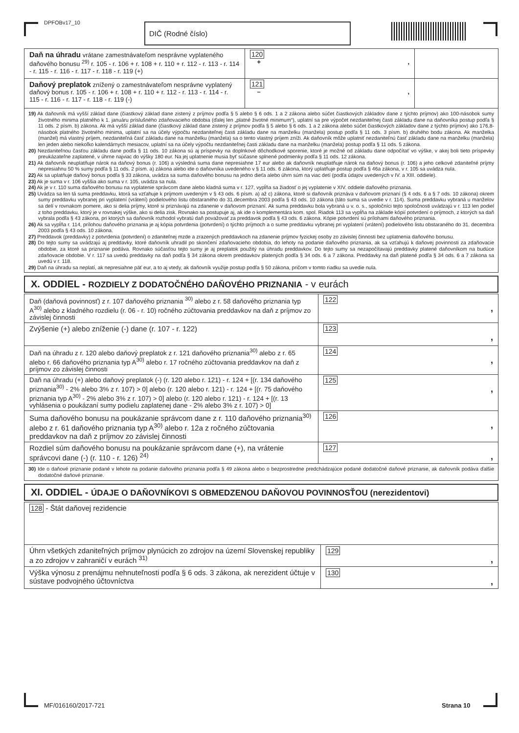DPFOBv17_10 DIČ (Rodné číslo)
| Daň na úhradu vrátane zamestnávateľom nesprávne vyplateného daňového bonusu <sup>29)</sup> r. 105 - r. 106 + r. 108 + r. 110 + r. 112 - r. 113 - r. 114 - r. 115 - r. 116 - r. 117 - r. 118 - r. 119 (+) | 120 + , | |
| Daňový preplatok znížený o zamestnávateľom nesprávne vyplatený daňový bonus r. 105 - r. 106 + r. 108 + r. 110 + r. 112 - r. 113 - r. 114 - r. 115 - r. 116 - r. 117 - r. 118 - r. 119 (-) | 121 – , | |
| 19) Ak daňovník má vyšší základ dane (čiastkový základ dane zistený z príjmov podľa § 5 alebo § 6 ods. 1 a 2 zákona alebo súčet čiastkových základov dane z týchto príjmov) ako 100-násobok sumy životného minima platného k 1. januáru príslušného zdaňovacieho obdobia (ďalej len „platné životné minimum“), uplatní sa pre výpočet nezdaniteľnej časti základu dane na daňovníka postup podľa § 11 ods. 2 písm. b) zákona. Ak má vyšší základ dane (čiastkový základ dane zistený z príjmov podľa § 5 alebo § 6 ods. 1 a 2 zákona alebo súčet čiastkových základov dane z týchto príjmov) ako 176,8-násobok platného životného minima, uplatní sa na účely výpočtu nezdaniteľnej časti základu dane na manželku (manžela) postup podľa § 11 ods. 3 písm. b) druhého bodu zákona. Ak manželka (manžel) má vlastný príjem, nezdaniteľná časť základu dane na manželku (manžela) sa o tento vlastný príjem zníži. Ak daňovník môže uplatniť nezdaniteľnú časť základu dane na manželku (manžela) len jeden alebo niekoľko kalendárnych mesiacov, uplatní sa na účely výpočtu nezdaniteľnej časti základu dane na manželku (manžela) postup podľa § 11 ods. 5 zákona. 20) Nezdaniteľnou časťou základu dane podľa § 11 ods. 10 zákona sú aj príspevky na doplnkové dôchodkové sporenie, ktoré je možné od základu dane odpočítať vo výške, v akej boli tieto príspevky preukázateľne zaplatené, v úhrne najviac do výšky 180 eur. Na jej uplatnenie musia byť súčasne splnené podmienky podľa § 11 ods. 12 zákona. 21) Ak daňovník neuplatňuje nárok na daňový bonus (r. 106) a výsledná suma dane nepresiahne 17 eur alebo ak daňovník neuplatňuje nárok na daňový bonus (r. 106) a jeho celkové zdaniteľné príjmy nepresiahnu 50 % sumy podľa § 11 ods. 2 písm. a) zákona alebo ide o daňovníka uvedeného v § 11 ods. 6 zákona, ktorý uplatňuje postup podľa § 46a zákona, v r. 105 sa uvádza nula. 22) Ak sa uplatňuje daňový bonus podľa § 33 zákona, uvádza sa suma daňového bonusu na jedno dieťa alebo úhrn súm na viac detí (podľa údajov uvedených v IV. a XIII. oddiele). 23) Ak je suma v r. 106 vyššia ako suma v r. 105, uvádza sa nula. 24) Ak je v r. 110 suma daňového bonusu na vyplatenie správcom dane alebo kladná suma v r. 127, vypĺňa sa žiadosť o jej vyplatenie v XIV. oddiele daňového priznania. 25) Uvádza sa len tá suma preddavku, ktorá sa vzťahuje k príjmom uvedeným v § 43 ods. 6 písm. a) až c) zákona, ktoré si daňovník priznáva v daňovom priznaní (§ 4 ods. 6 a § 7 ods. 10 zákona) okrem sumy preddavku vybranej pri vyplatení (vrátení) podielového listu obstaraného do 31.decembra 2003 podľa § 43 ods. 10 zákona (táto suma sa uvedie v r. 114). Suma preddavku vybraná u manželov sa delí v rovnakom pomere, ako si delia príjmy, ktoré si priznávajú na zdanenie v daňovom priznaní. Ak suma preddavku bola vybraná u v. o. s., spoločníci tejto spoločnosti uvádzajú v r. 113 len podiel z toho preddavku, ktorý je v rovnakej výške, ako si delia zisk. Rovnako sa postupuje aj, ak ide o komplementára kom. spol. Riadok 113 sa vypĺňa na základe kópií potvrdení o príjmoch, z ktorých sa daň vybrala podľa § 43 zákona, pri ktorých sa daňovník rozhodol vybratú daň považovať za preddavok podľa § 43 ods. 6 zákona. Kópie potvrdení sú prílohami daňového priznania. 26) Ak sa vypĺňa r. 114, prílohou daňového priznania je aj kópia potvrdenia (potvrdení) o týchto príjmoch a o sume preddavku vybranej pri vyplatení (vrátení) podielového listu obstaraného do 31. decembra 2003 podľa § 43 ods. 10 zákona. 27) Preddavok (preddavky) z potvrdenia (potvrdení) o zdaniteľnej mzde a zrazených preddavkoch na zdanenie príjmov fyzickej osoby zo závislej činnosti bez uplatnenia daňového bonusu. 28) Do tejto sumy sa uvádzajú aj preddavky, ktoré daňovník uhradil po skončení zdaňovacieho obdobia, do lehoty na podanie daňového priznania, ak sa vzťahujú k daňovej povinnosti za zdaňovacie obdobie, za ktoré sa priznanie podáva. Rovnako súčasťou tejto sumy je aj preplatok použitý na úhradu preddavkov. Do tejto sumy sa nezapočítavajú preddavky platené daňovníkom na budúce zdaňovacie obdobie. V r. 117 sa uvedú preddavky na daň podľa § 34 zákona okrem preddavkov platených podľa § 34 ods. 6 a 7 zákona. Preddavky na daň platené podľa § 34 ods. 6 a 7 zákona sa uvedú v r. 118. 29) Daň na úhradu sa neplatí, ak nepresiahne päť eur, a to aj vtedy, ak daňovník využije postup podľa § 50 zákona, pričom v tomto riadku sa uvedie nula. | | |
X. ODDIEL - ROZDIELY Z DODATOČNÉHO DAŇOVÉHO PRIZNANIA - v eurách
| Daň (daňová povinnosť) z r. 107 daňového priznania <sup>30)</sup> alebo z r. 58 daňového priznania typ A<sup>30)</sup> alebo z kladného rozdielu (r. 06 - r. 10) ročného zúčtovania preddavkov na daň z príjmov zo závislej činnosti | 122 , |
| Zvýšenie (+) alebo zníženie (-) dane (r. 107 - r. 122) | 123 , |
| Daň na úhradu z r. 120 alebo daňový preplatok z r. 121 daňového priznania<sup>30)</sup> alebo z r. 65 alebo r. 66 daňového priznania typ A<sup>30)</sup> alebo r. 17 ročného zúčtovania preddavkov na daň z príjmov zo závislej činnosti | 124 , |
| Daň na úhradu (+) alebo daňový preplatok (-) (r. 120 alebo r. 121) - r. 124 + [(r. 134 daňového priznania<sup>30)</sup> - 2% alebo 3% z r. 107) > 0] alebo (r. 120 alebo r. 121) - r. 124 + [(r. 75 daňového priznania typ A<sup>30)</sup> - 2% alebo 3% z r. 107) > 0] alebo (r. 120 alebo r. 121) - r. 124 + [(r. 13 vyhlásenia o poukázaní sumy podielu zaplatenej dane - 2% alebo 3% z r. 107) > 0] | 125 , |
| Suma daňového bonusu na poukázanie správcom dane z r. 110 daňového priznania<sup>30)</sup> alebo z r. 61 daňového priznania typ A<sup>30)</sup> alebo r. 12a z ročného zúčtovania preddavkov na daň z príjmov zo závislej činnosti | 126 , |
| Rozdiel súm daňového bonusu na poukázanie správcom dane (+), na vrátenie správcovi dane (-) (r. 110 - r. 126) <sup>24)</sup> | 127 , |
| 30) Ide o daňové priznanie podané v lehote na podanie daňového priznania podľa § 49 zákona alebo o bezprostredne predchádzajúce podané dodatočné daňové priznanie, ak daňovník podáva ďalšie dodatočné daňové priznanie. | |
XI. ODDIEL - ÚDAJE O DAŇOVNÍKOVI S OBMEDZENOU DAŇOVOU POVINNOSŤOU (nerezidentovi)
| 128 - Štát daňovej rezidencie | |
| Úhrn všetkých zdaniteľných príjmov plynúcich zo zdrojov na území Slovenskej republiky a zo zdrojov v zahraničí v eurách <sup>31)</sup> | 129 , |
| Výška výnosu z prenájmu nehnuteľnosti podľa § 6 ods. 3 zákona, ak nerezident účtuje v sústave podvojného účtovníctva | 130 , |
MF/016160/2017-721 Strana 10